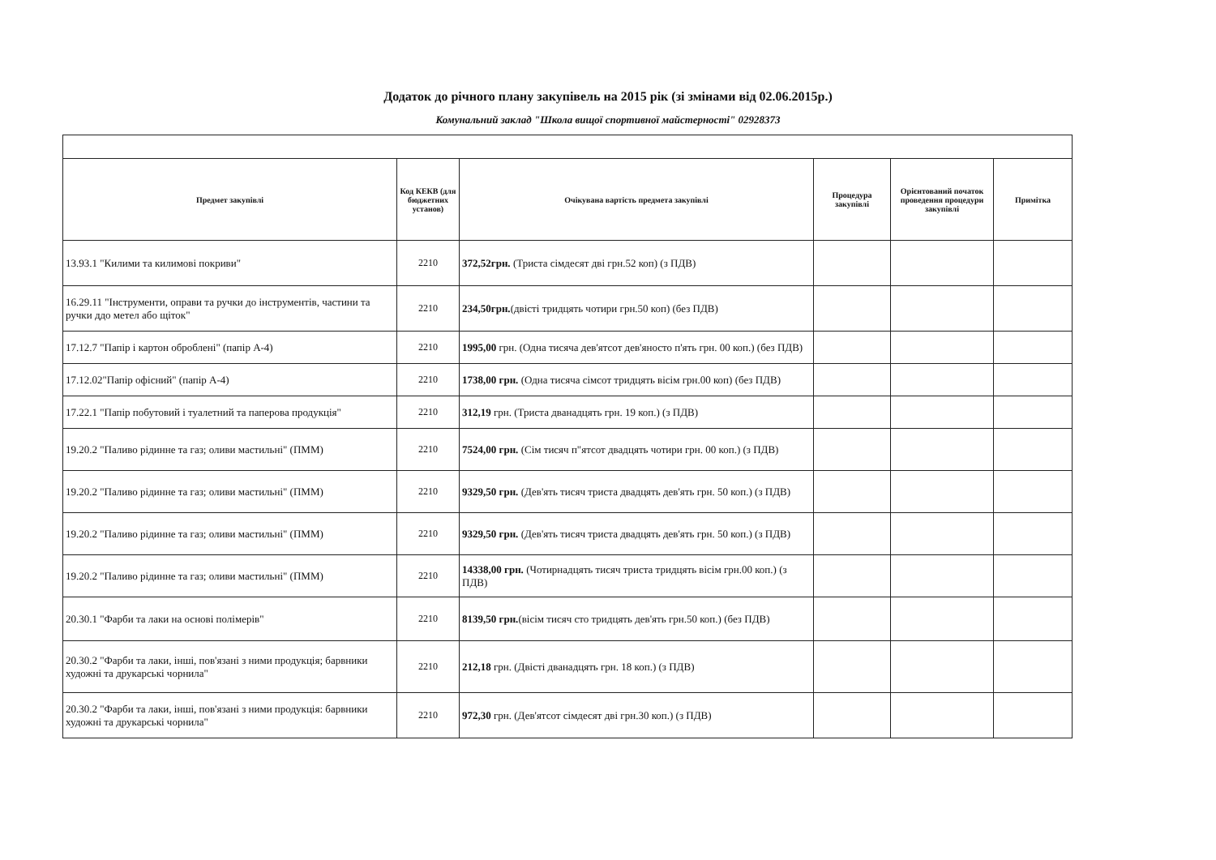Додаток до річного плану закупівель на 2015 рік (зі змінами від 02.06.2015р.)
Комунальний заклад "Школа вищої спортивної майстерності" 02928373
| Предмет закупівлі | Код КЕКВ (для бюджетних установ) | Очікувана вартість предмета закупівлі | Процедура закупівлі | Орієнтований початок проведення процедури закупівлі | Примітка |
| --- | --- | --- | --- | --- | --- |
| 13.93.1 "Килими та килимові покриви" | 2210 | 372,52грн. (Триста сімдесят дві грн.52 коп) (з ПДВ) | | | |
| 16.29.11 "Інструменти, оправи та ручки до інструментів, частини та ручки ддо метел або щіток" | 2210 | 234,50грн. (двісті тридцять чотири грн.50 коп) (без ПДВ) | | | |
| 17.12.7 "Папір і картон оброблені" (папір А-4) | 2210 | 1995,00 грн. (Одна тисяча дев'ятсот дев'яносто п'ять грн. 00 коп.) (без ПДВ) | | | |
| 17.12.02"Папір офісний" (папір А-4) | 2210 | 1738,00 грн. (Одна тисяча сімсот тридцять вісім грн.00 коп) (без ПДВ) | | | |
| 17.22.1 "Папір побутовий і туалетний та паперова продукція" | 2210 | 312,19 грн. (Триста дванадцять грн. 19 коп.) (з ПДВ) | | | |
| 19.20.2 "Паливо рідинне та газ; оливи мастильні" (ПММ) | 2210 | 7524,00 грн. (Сім тисяч п"ятсот двадцять чотири грн. 00 коп.) (з ПДВ) | | | |
| 19.20.2 "Паливо рідинне та газ; оливи мастильні" (ПММ) | 2210 | 9329,50 грн. (Дев'ять тисяч триста двадцять дев'ять грн. 50 коп.) (з ПДВ) | | | |
| 19.20.2 "Паливо рідинне та газ; оливи мастильні" (ПММ) | 2210 | 9329,50 грн. (Дев'ять тисяч триста двадцять дев'ять грн. 50 коп.) (з ПДВ) | | | |
| 19.20.2 "Паливо рідинне та газ; оливи мастильні" (ПММ) | 2210 | 14338,00 грн. (Чотирнадцять тисяч триста тридцять вісім грн.00 коп.) (з ПДВ) | | | |
| 20.30.1 "Фарби та лаки на основі полімерів" | 2210 | 8139,50 грн. (вісім тисяч сто тридцять дев'ять грн.50 коп.) (без ПДВ) | | | |
| 20.30.2 "Фарби та лаки, інші, пов'язані з ними продукція; барвники художні та друкарські чорнила" | 2210 | 212,18 грн. (Двісті дванадцять грн. 18 коп.) (з ПДВ) | | | |
| 20.30.2 "Фарби та лаки, інші, пов'язані з ними продукція: барвники художні та друкарські чорнила" | 2210 | 972,30 грн. (Дев'ятсот сімдесят дві грн.30 коп.) (з ПДВ) | | | |